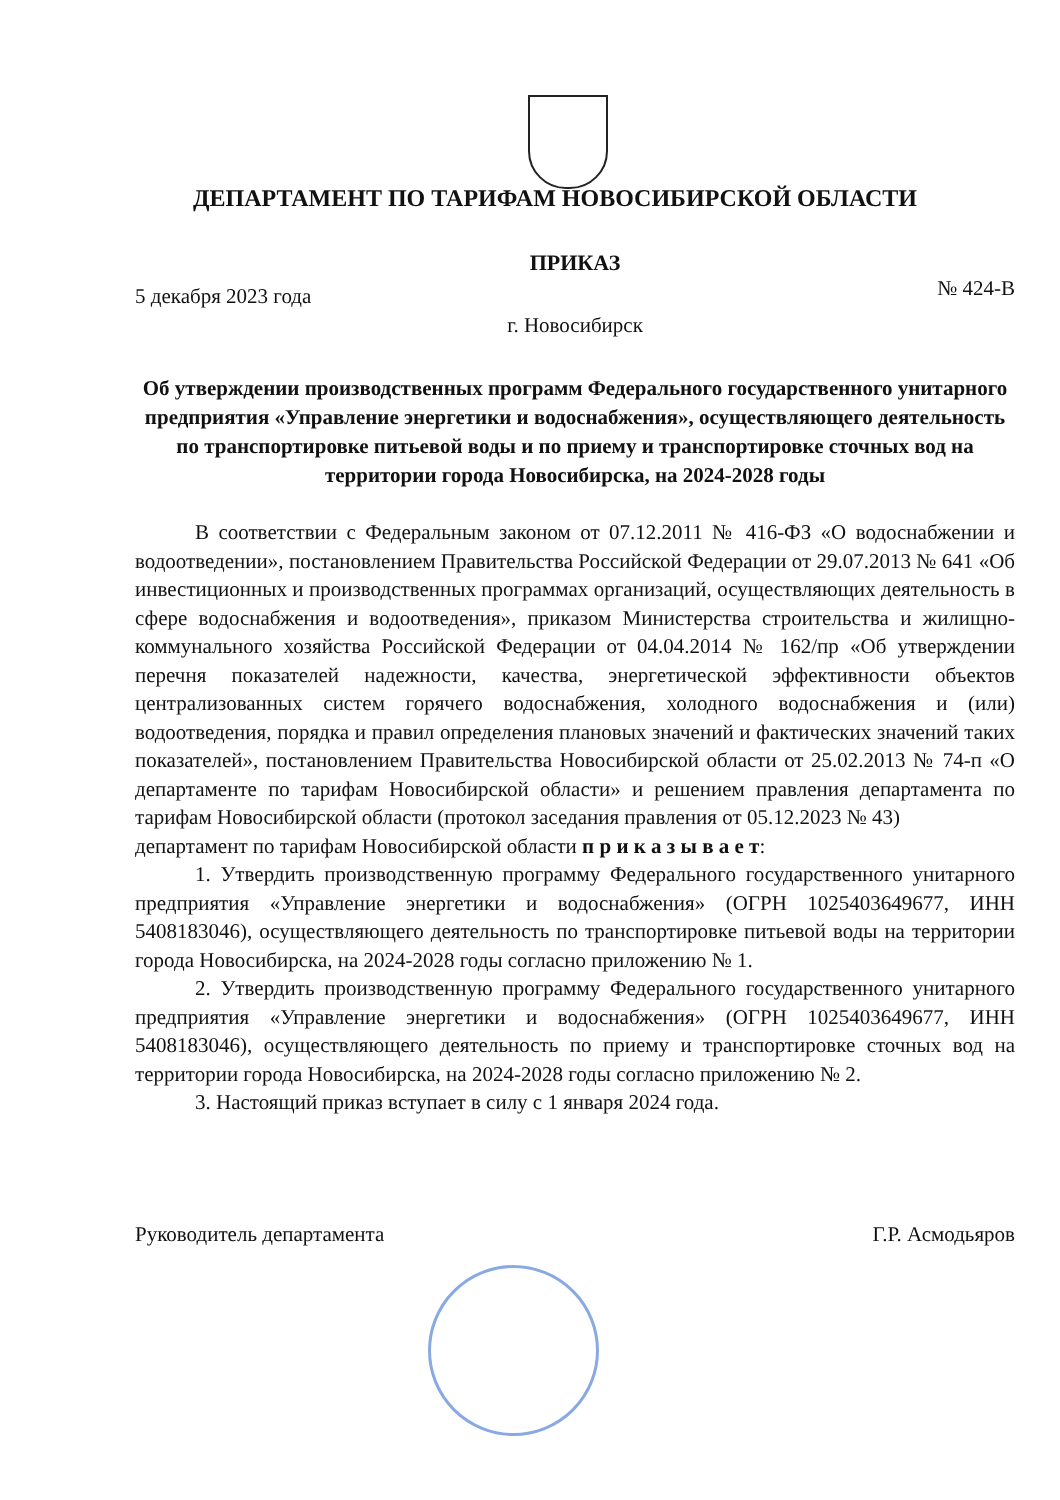ДЕПАРТАМЕНТ ПО ТАРИФАМ НОВОСИБИРСКОЙ ОБЛАСТИ
ПРИКАЗ
5 декабря 2023 года № 424-В
г. Новосибирск
Об утверждении производственных программ Федерального государственного унитарного предприятия «Управление энергетики и водоснабжения», осуществляющего деятельность по транспортировке питьевой воды и по приему и транспортировке сточных вод на территории города Новосибирска, на 2024-2028 годы
В соответствии с Федеральным законом от 07.12.2011 № 416-ФЗ «О водоснабжении и водоотведении», постановлением Правительства Российской Федерации от 29.07.2013 № 641 «Об инвестиционных и производственных программах организаций, осуществляющих деятельность в сфере водоснабжения и водоотведения», приказом Министерства строительства и жилищно-коммунального хозяйства Российской Федерации от 04.04.2014 № 162/пр «Об утверждении перечня показателей надежности, качества, энергетической эффективности объектов централизованных систем горячего водоснабжения, холодного водоснабжения и (или) водоотведения, порядка и правил определения плановых значений и фактических значений таких показателей», постановлением Правительства Новосибирской области от 25.02.2013 № 74-п «О департаменте по тарифам Новосибирской области» и решением правления департамента по тарифам Новосибирской области (протокол заседания правления от 05.12.2023 № 43)
департамент по тарифам Новосибирской области п р и к а з ы в а е т:
1. Утвердить производственную программу Федерального государственного унитарного предприятия «Управление энергетики и водоснабжения» (ОГРН 1025403649677, ИНН 5408183046), осуществляющего деятельность по транспортировке питьевой воды на территории города Новосибирска, на 2024-2028 годы согласно приложению № 1.
2. Утвердить производственную программу Федерального государственного унитарного предприятия «Управление энергетики и водоснабжения» (ОГРН 1025403649677, ИНН 5408183046), осуществляющего деятельность по приему и транспортировке сточных вод на территории города Новосибирска, на 2024-2028 годы согласно приложению № 2.
3. Настоящий приказ вступает в силу с 1 января 2024 года.
Руководитель департамента Г.Р. Асмодьяров